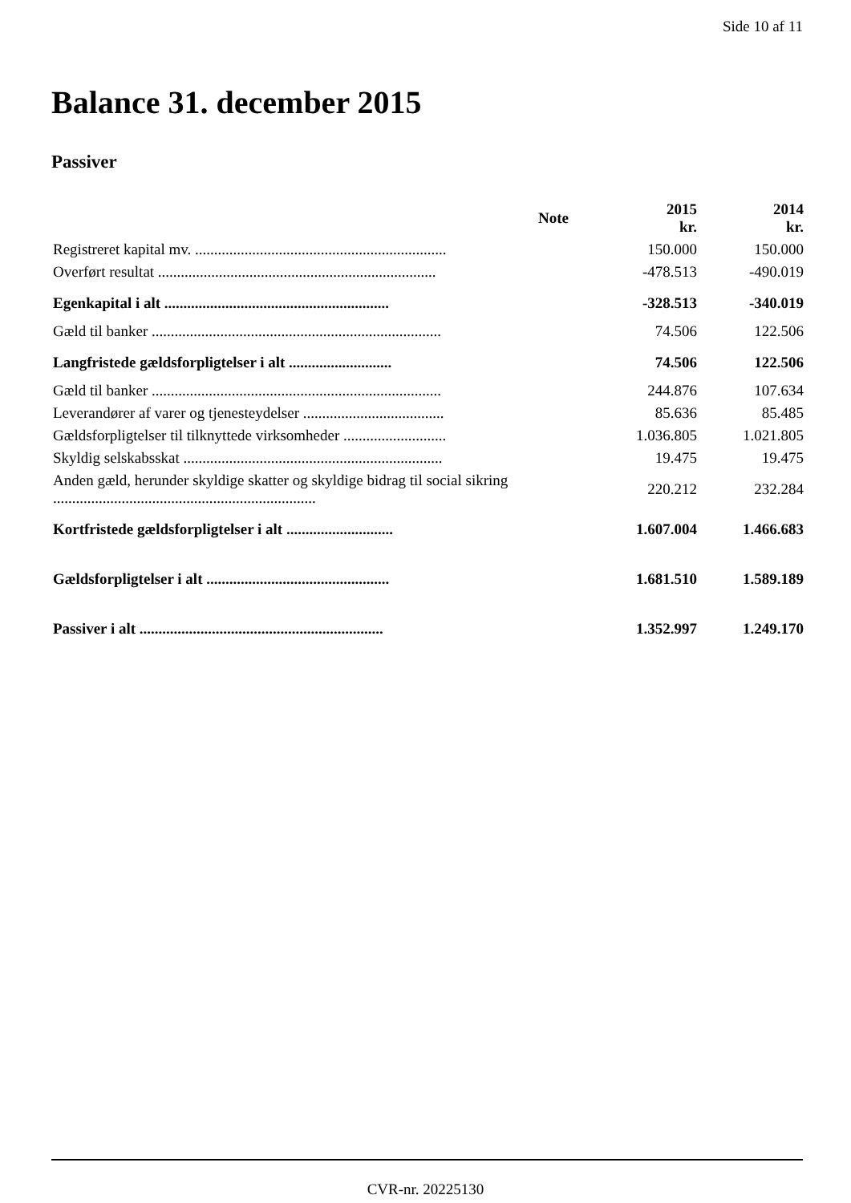Side 10 af 11
Balance 31. december 2015
Passiver
| | Note | 2015 kr. | 2014 kr. |
| --- | --- | --- | --- |
| Registreret kapital mv. .................................................................. | | 150.000 | 150.000 |
| Overført resultat ......................................................................... | | -478.513 | -490.019 |
| Egenkapital i alt ........................................................... | | -328.513 | -340.019 |
| Gæld til banker ............................................................................ | | 74.506 | 122.506 |
| Langfristede gældsforpligtelser i alt ........................... | | 74.506 | 122.506 |
| Gæld til banker ............................................................................ | | 244.876 | 107.634 |
| Leverandører af varer og tjenesteydelser ..................................... | | 85.636 | 85.485 |
| Gældsforpligtelser til tilknyttede virksomheder ........................... | | 1.036.805 | 1.021.805 |
| Skyldig selskabsskat .................................................................... | | 19.475 | 19.475 |
| Anden gæld, herunder skyldige skatter og skyldige bidrag til social sikring ..................................................................... | | 220.212 | 232.284 |
| Kortfristede gældsforpligtelser i alt ............................ | | 1.607.004 | 1.466.683 |
| Gældsforpligtelser i alt ................................................ | | 1.681.510 | 1.589.189 |
| Passiver i alt ................................................................ | | 1.352.997 | 1.249.170 |
CVR-nr. 20225130